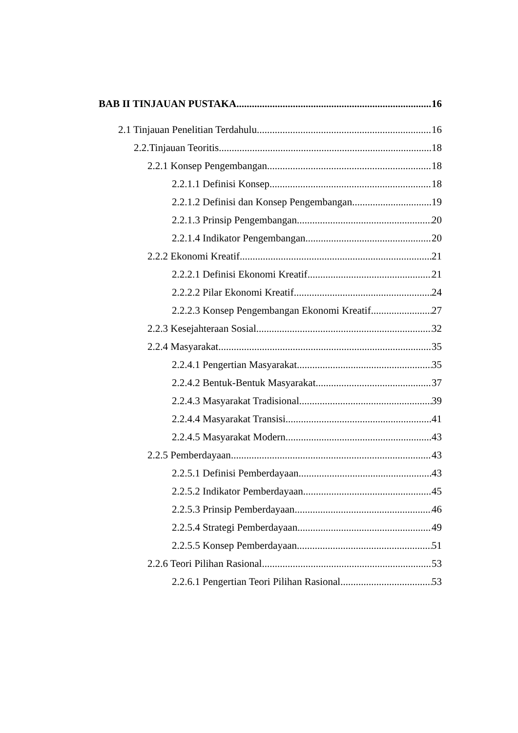BAB II TINJAUAN PUSTAKA 16
2.1 Tinjauan Penelitian Terdahulu 16
2.2.Tinjauan Teoritis 18
2.2.1 Konsep Pengembangan 18
2.2.1.1 Definisi Konsep 18
2.2.1.2 Definisi dan Konsep Pengembangan 19
2.2.1.3 Prinsip Pengembangan 20
2.2.1.4 Indikator Pengembangan 20
2.2.2 Ekonomi Kreatif 21
2.2.2.1 Definisi Ekonomi Kreatif 21
2.2.2.2 Pilar Ekonomi Kreatif 24
2.2.2.3 Konsep Pengembangan Ekonomi Kreatif 27
2.2.3 Kesejahteraan Sosial 32
2.2.4 Masyarakat 35
2.2.4.1 Pengertian Masyarakat 35
2.2.4.2 Bentuk-Bentuk Masyarakat 37
2.2.4.3 Masyarakat Tradisional 39
2.2.4.4 Masyarakat Transisi 41
2.2.4.5 Masyarakat Modern 43
2.2.5 Pemberdayaan 43
2.2.5.1 Definisi Pemberdayaan 43
2.2.5.2 Indikator Pemberdayaan 45
2.2.5.3 Prinsip Pemberdayaan 46
2.2.5.4 Strategi Pemberdayaan 49
2.2.5.5 Konsep Pemberdayaan 51
2.2.6 Teori Pilihan Rasional 53
2.2.6.1 Pengertian Teori Pilihan Rasional 53